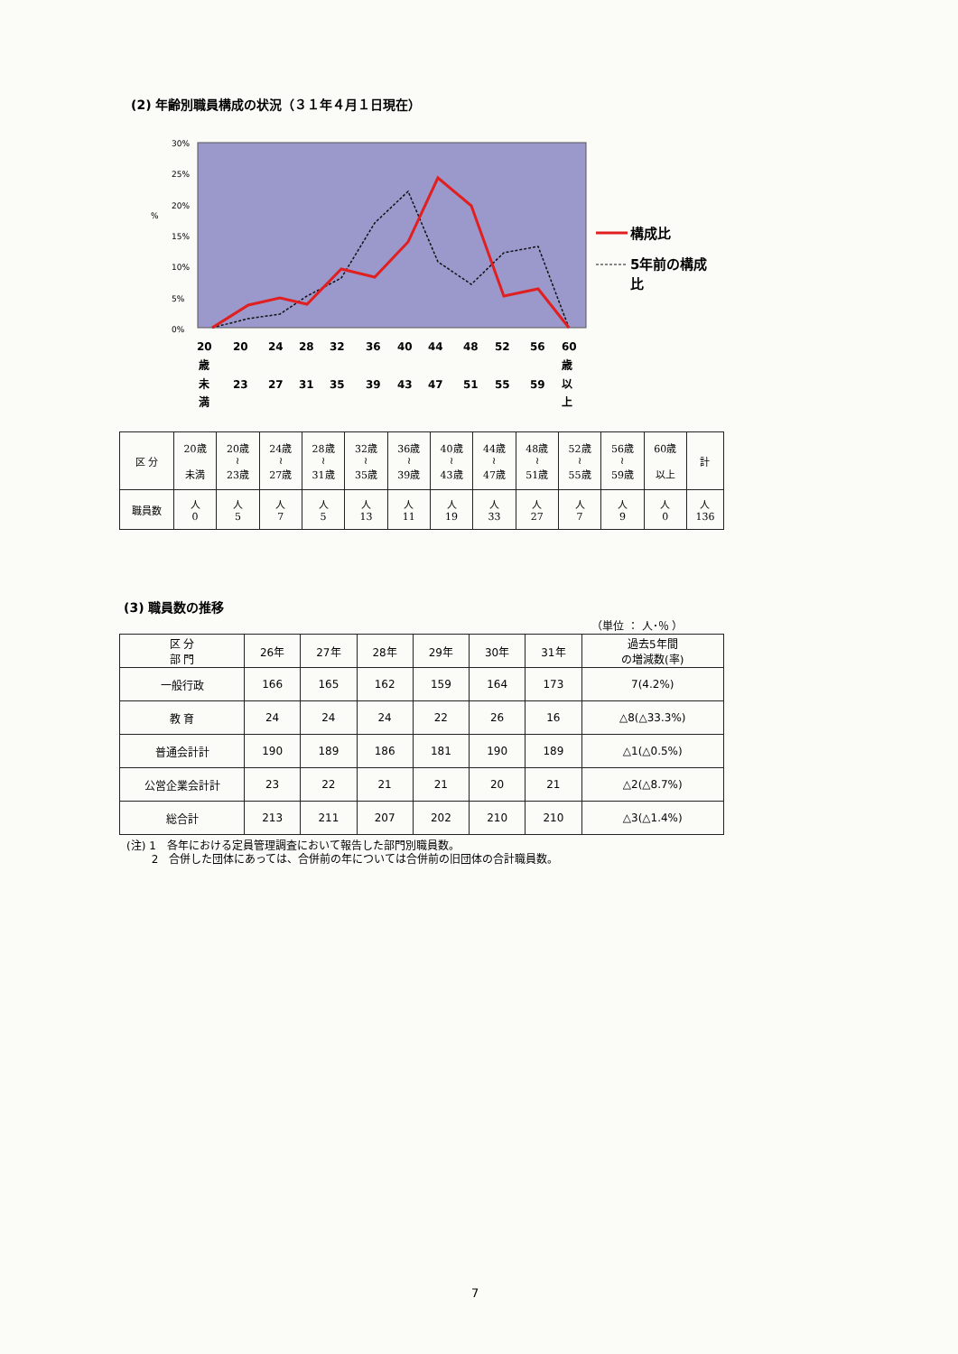(2) 年齢別職員構成の状況（３１年４月１日現在）
30%
25%
20%
15%
10%
5%
0%
%
構成比
5年前の構成
比
20
20
24
28
32
36
40
44
48
52
56
60
歳
歳
未
23
27
31
35
39
43
47
51
55
59
以
満
上
| 区 分 | 20歳 未満 | 20歳 ≀ 23歳 | 24歳 ≀ 27歳 | 28歳 ≀ 31歳 | 32歳 ≀ 35歳 | 36歳 ≀ 39歳 | 40歳 ≀ 43歳 | 44歳 ≀ 47歳 | 48歳 ≀ 51歳 | 52歳 ≀ 55歳 | 56歳 ≀ 59歳 | 60歳 以上 | 計 |
| 職員数 | 人 0 | 人 5 | 人 7 | 人 5 | 人 13 | 人 11 | 人 19 | 人 33 | 人 27 | 人 7 | 人 9 | 人 0 | 人 136 |
(3) 職員数の推移
（単位 ： 人･％ ）
| 区 分 部 門 | 26年 | 27年 | 28年 | 29年 | 30年 | 31年 | 過去5年間 の増減数(率) |
| --- | --- | --- | --- | --- | --- | --- | --- |
| 一般行政 | 166 | 165 | 162 | 159 | 164 | 173 | 7(4.2%) |
| 教 育 | 24 | 24 | 24 | 22 | 26 | 16 | △8(△33.3%) |
| 普通会計計 | 190 | 189 | 186 | 181 | 190 | 189 | △1(△0.5%) |
| 公営企業会計計 | 23 | 22 | 21 | 21 | 20 | 21 | △2(△8.7%) |
| 総合計 | 213 | 211 | 207 | 202 | 210 | 210 | △3(△1.4%) |
(注) 1　各年における定員管理調査において報告した部門別職員数。
　　 2　合併した団体にあっては、合併前の年については合併前の旧団体の合計職員数。
7